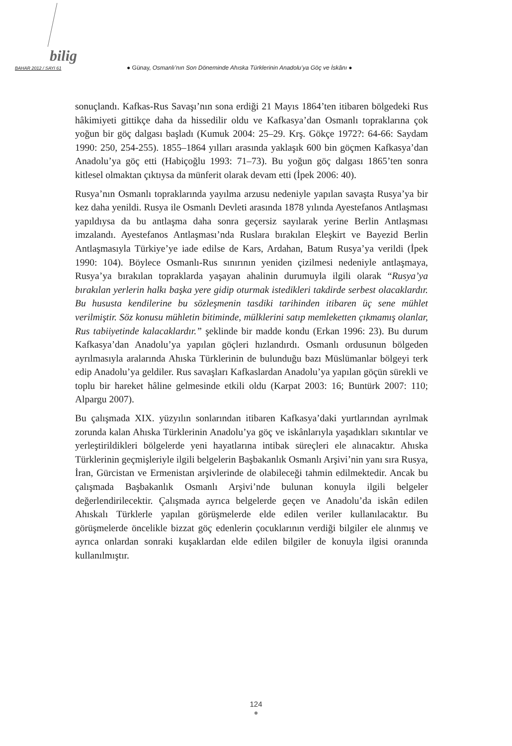bilig
BAHAR 2012 / SAYI 61 ● Günay, Osmanlı’nın Son Döneminde Ahıska Türklerinin Anadolu’ya Göç ve İskânı ●
sonuçlandı. Kafkas-Rus Savaşı’nın sona erdiği 21 Mayıs 1864’ten itibaren bölgedeki Rus hâkimiyeti gittikçe daha da hissedilir oldu ve Kafkasya’dan Osmanlı topraklarına çok yoğun bir göç dalgası başladı (Kumuk 2004: 25–29. Krş. Gökçe 1972?: 64-66: Saydam 1990: 250, 254-255). 1855–1864 yılları arasında yaklaşık 600 bin göçmen Kafkasya’dan Anadolu’ya göç etti (Habiçoğlu 1993: 71–73). Bu yoğun göç dalgası 1865’ten sonra kitlesel olmaktan çıktıysa da münferit olarak devam etti (İpek 2006: 40).
Rusya’nın Osmanlı topraklarında yayılma arzusu nedeniyle yapılan savaşta Rusya’ya bir kez daha yenildi. Rusya ile Osmanlı Devleti arasında 1878 yılında Ayestefanos Antlaşması yapıldıysa da bu antlaşma daha sonra geçersiz sayılarak yerine Berlin Antlaşması imzalandı. Ayestefanos Antlaşması’nda Ruslara bırakılan Eleşkirt ve Bayezid Berlin Antlaşmasıyla Türkiye’ye iade edilse de Kars, Ardahan, Batum Rusya’ya verildi (İpek 1990: 104). Böylece Osmanlı-Rus sınırının yeniden çizilmesi nedeniyle antlaşmaya, Rusya’ya bırakılan topraklarda yaşayan ahalinin durumuyla ilgili olarak “Rusya’ya bırakılan yerlerin halkı başka yere gidip oturmak istedikleri takdirde serbest olacaklardır. Bu hususta kendilerine bu sözleşmenin tasdiki tarihinden itibaren üç sene mühlet verilmiştir. Söz konusu mühletin bitiminde, mülklerini satıp memleketten çıkmamış olanlar, Rus tabiiyetinde kalacaklardır.” şeklinde bir madde kondu (Erkan 1996: 23). Bu durum Kafkasya’dan Anadolu’ya yapılan göçleri hızlandırdı. Osmanlı ordusunun bölgeden ayrılmasıyla aralarında Ahıska Türklerinin de bulunduğu bazı Müslümanlar bölgeyi terk edip Anadolu’ya geldiler. Rus savaşları Kafkaslardan Anadolu’ya yapılan göçün sürekli ve toplu bir hareket hâline gelmesinde etkili oldu (Karpat 2003: 16; Buntürk 2007: 110; Alpargu 2007).
Bu çalışmada XIX. yüzyılın sonlarından itibaren Kafkasya’daki yurtlarından ayrılmak zorunda kalan Ahıska Türklerinin Anadolu’ya göç ve iskânlarıyla yaşadıkları sıkıntılar ve yerleştirildikleri bölgelerde yeni hayatlarına intibak süreçleri ele alınacaktır. Ahıska Türklerinin geçmişleriyle ilgili belgelerin Başbakanlık Osmanlı Arşivi’nin yanı sıra Rusya, İran, Gürcistan ve Ermenistan arşivlerinde de olabileceği tahmin edilmektedir. Ancak bu çalışmada Başbakanlık Osmanlı Arşivi’nde bulunan konuyla ilgili belgeler değerlendirilecektir. Çalışmada ayrıca belgelerde geçen ve Anadolu’da iskân edilen Ahıskalı Türklerle yapılan görüşmelerde elde edilen veriler kullanılacaktır. Bu görüşmelerde öncelikle bizzat göç edenlerin çocuklarının verdiği bilgiler ele alınmış ve ayrıca onlardan sonraki kuşaklardan elde edilen bilgiler de konuyla ilgisi oranında kullanılmıştır.
124
●